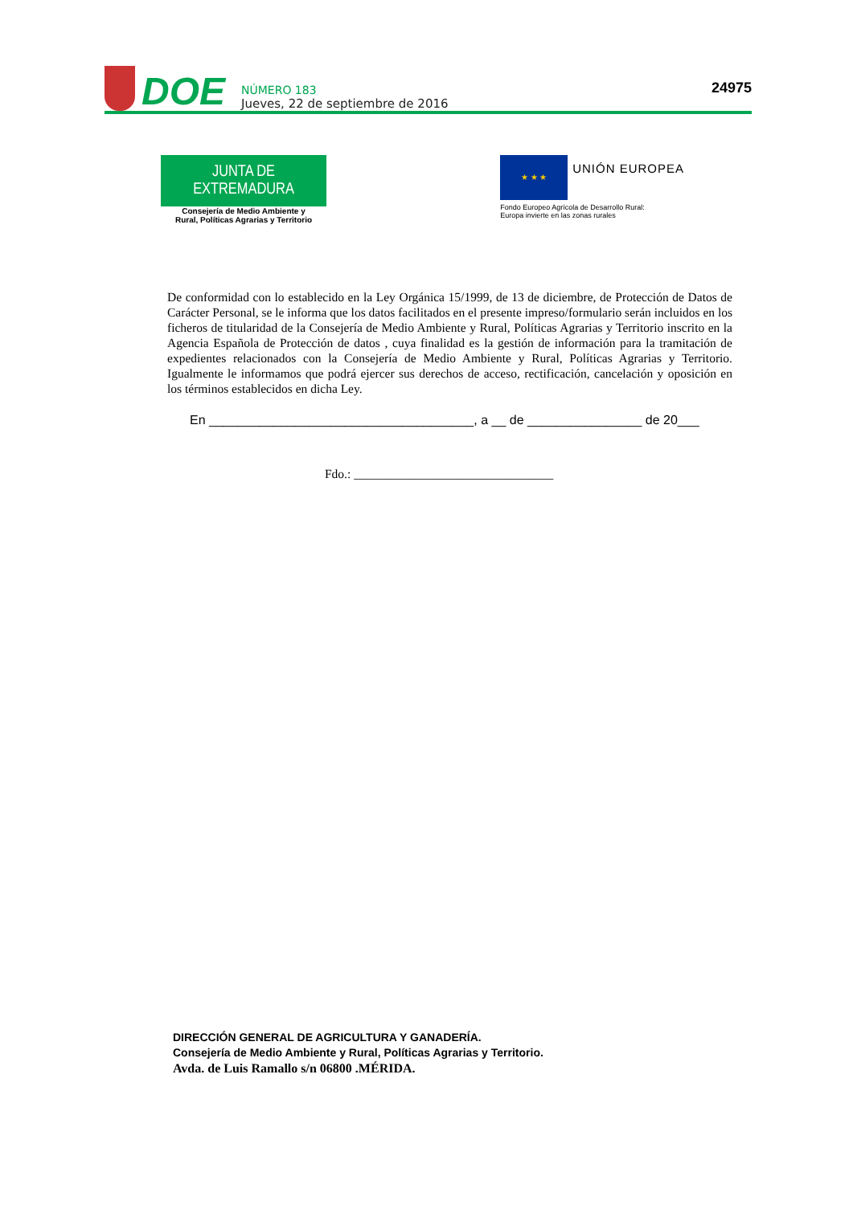DOE
NÚMERO 183
Jueves, 22 de septiembre de 2016
24975
JUNTA DE EXTREMADURA
Consejería de Medio Ambiente y
Rural, Políticas Agrarias y Territorio
★ ★ ★
UNIÓN EUROPEA
Fondo Europeo Agrícola de Desarrollo Rural:
Europa invierte en las zonas rurales
De conformidad con lo establecido en la Ley Orgánica 15/1999, de 13 de diciembre, de Protección de Datos de Carácter Personal, se le informa que los datos facilitados en el presente impreso/formulario serán incluidos en los ficheros de titularidad de la Consejería de Medio Ambiente y Rural, Políticas Agrarias y Territorio inscrito en la Agencia Española de Protección de datos , cuya finalidad es la gestión de información para la tramitación de expedientes relacionados con la Consejería de Medio Ambiente y Rural, Políticas Agrarias y Territorio. Igualmente le informamos que podrá ejercer sus derechos de acceso, rectificación, cancelación y oposición en los términos establecidos en dicha Ley.
En _____________________________________, a __ de ________________ de 20___
Fdo.: ________________________________
DIRECCIÓN GENERAL DE AGRICULTURA Y GANADERÍA.
Consejería de Medio Ambiente y Rural, Políticas Agrarias y Territorio.
Avda. de Luis Ramallo s/n 06800 .MÉRIDA.